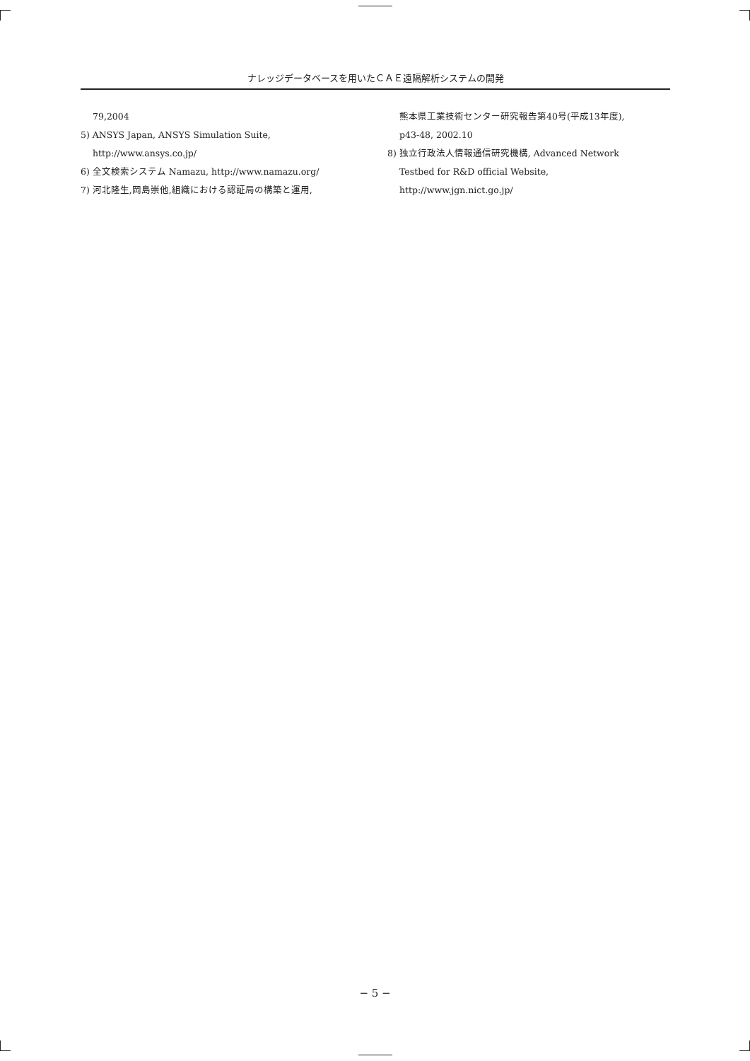ナレッジデータベースを用いたＣＡＥ遠隔解析システムの開発
79,2004
5) ANSYS Japan, ANSYS Simulation Suite,
http://www.ansys.co.jp/
6) 全文検索システム Namazu, http://www.namazu.org/
7) 河北隆生,岡島崇他,組織における認証局の構築と運用,
熊本県工業技術センター研究報告第40号(平成13年度),
p43-48, 2002.10
8) 独立行政法人情報通信研究機構, Advanced Network
Testbed for R&D official Website,
http://www.jgn.nict.go.jp/
− 5 −